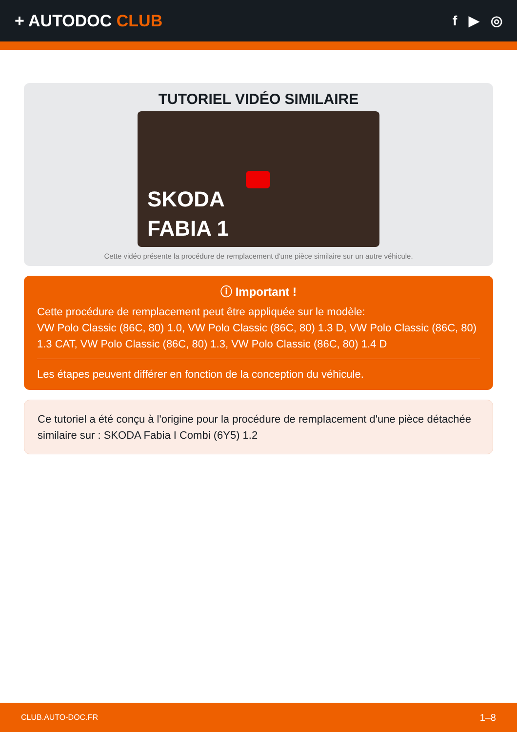+ AUTODOC CLUB
f ▶ ◎
TUTORIEL VIDÉO SIMILAIRE
SKODA
FABIA 1
Cette vidéo présente la procédure de remplacement d'une pièce similaire sur un autre véhicule.
ⓘ Important !
Cette procédure de remplacement peut être appliquée sur le modèle:
VW Polo Classic (86C, 80) 1.0, VW Polo Classic (86C, 80) 1.3 D, VW Polo Classic (86C, 80) 1.3 CAT, VW Polo Classic (86C, 80) 1.3, VW Polo Classic (86C, 80) 1.4 D
Les étapes peuvent différer en fonction de la conception du véhicule.
Ce tutoriel a été conçu à l'origine pour la procédure de remplacement d'une pièce détachée similaire sur : SKODA Fabia I Combi (6Y5) 1.2
CLUB.AUTO-DOC.FR 1–8